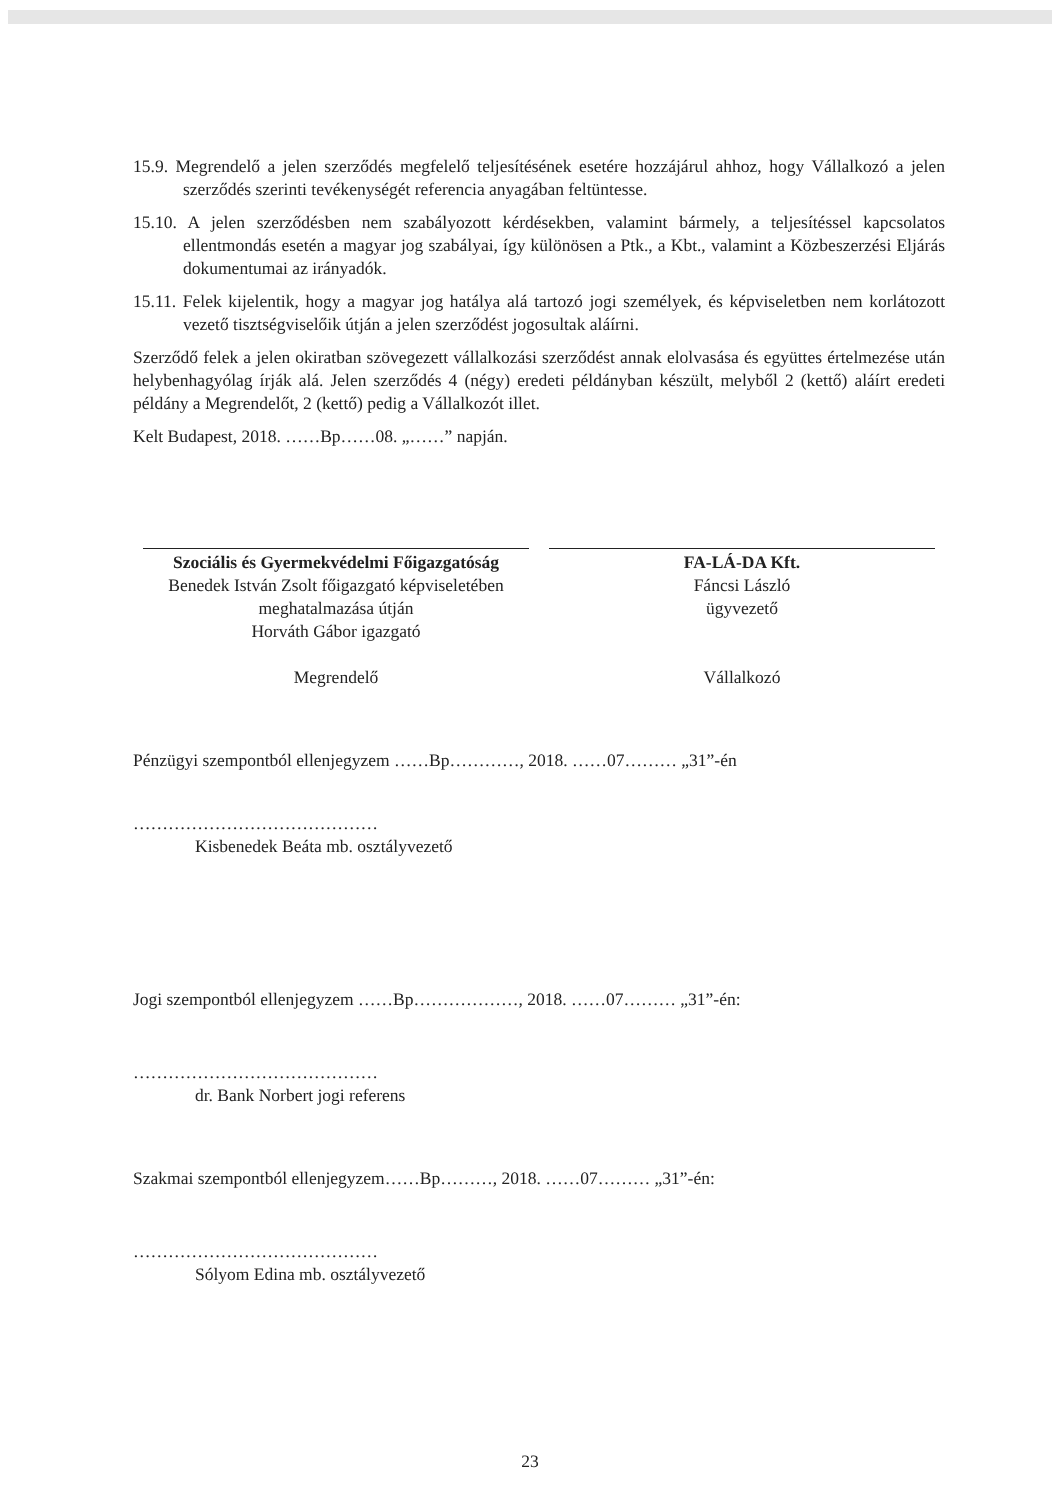15.9. Megrendelő a jelen szerződés megfelelő teljesítésének esetére hozzájárul ahhoz, hogy Vállalkozó a jelen szerződés szerinti tevékenységét referencia anyagában feltüntesse.
15.10. A jelen szerződésben nem szabályozott kérdésekben, valamint bármely, a teljesítéssel kapcsolatos ellentmondás esetén a magyar jog szabályai, így különösen a Ptk., a Kbt., valamint a Közbeszerzési Eljárás dokumentumai az irányadók.
15.11. Felek kijelentik, hogy a magyar jog hatálya alá tartozó jogi személyek, és képviseletben nem korlátozott vezető tisztségviselőik útján a jelen szerződést jogosultak aláírni.
Szerződő felek a jelen okiratban szövegezett vállalkozási szerződést annak elolvasása és együttes értelmezése után helybenhagyólag írják alá. Jelen szerződés 4 (négy) eredeti példányban készült, melyből 2 (kettő) aláírt eredeti példány a Megrendelőt, 2 (kettő) pedig a Vállalkozót illet.
Kelt Budapest, 2018. ……Bp……08. „……” napján.
Szociális és Gyermekvédelmi Főigazgatóság
Benedek István Zsolt főigazgató képviseletében
meghatalmazása útján
Horváth Gábor igazgató
Megrendelő
FA-LÁ-DA Kft.
Fáncsi László
ügyvezető
Vállalkozó
Pénzügyi szempontból ellenjegyzem ……Bp…………, 2018. ……07……… „31”-én
……………………………………
Kisbenedek Beáta mb. osztályvezető
Jogi szempontból ellenjegyzem ……Bp………………, 2018. ……07……… „31”-én:
……………………………………
dr. Bank Norbert jogi referens
Szakmai szempontból ellenjegyzem……Bp………, 2018. ……07……… „31”-én:
……………………………………
Sólyom Edina mb. osztályvezető
23